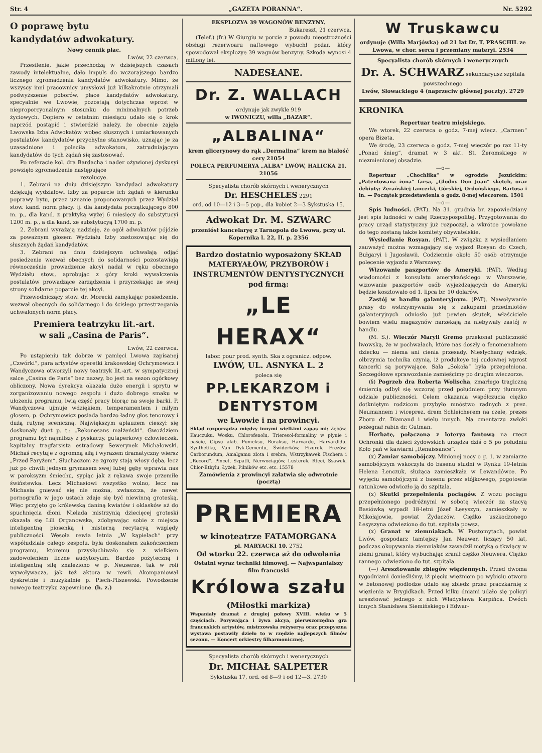Str. 4 „GAZETA PORANNA“. Nr. 5292
O poprawę bytu
kandydatów adwokatury.
Nowy cennik płac.
Lwów, 22 czerwca.
Przesilenie, jakie przechodzą w dzisiejszych czasach zawody intelektualne, dało impuls do wczorajszego bardzo licznego zgromadzenia kandydatów adwokatury. Mimo, że wszyscy inni pracownicy umysłowi już kilkakrotnie otrzymali podwyższenie poborów, płace kandydatów adwokatury, specyalnie we Lwowie, pozostają dotychczas wprost w nieproporcyonalnym stosunku do minimalnych potrzeb życiowych. Dopiero w ostatnim miesiącu udało się o krok naprzód postąpić i stwierdzić należy, że obecnie zajęła Lwowska Izba Adwokatów wobec słusznych i umiarkowanych postulatów kandydatów przychylne stanowisko, uznając je za uzasadnione i poleciła adwokatom, zatrudniającym kandydatów do tych żądań się zastosować.
Po referacie kol. dra Bardacha i nader ożywionej dyskusyi powzięło zgromadzenie następujące
rezolucye.
1. Zebrani na dniu dzisiejszym kandydaci adwokatury dziękują wydziałowi Izby za poparcie ich żądań w kierunku poprawy bytu, przez uznanie proponowanych przez Wydział stow. kand. norm płacy, tj. dla kandydata początkującego 800 m. p., dla kand. z praktyką wyżej 6 miesięcy do substytucyi 1200 m. p., a dla kand. ze substytucyą 1700 m. p.
2. Zebrani wyrażają nadzieję, że ogół adwokatów pójdzie za poważnym głosem Wydziału Izby zastosowując się do słusznych żądań kandydatów.
3. Zebrani na dniu dzisiejszym uchwalają odjąć posiedzenie wezwał obecnych do solidarności pozostawiają równocześnie prowadzenie akcyi nadal w ręku obecnego Wydziału stow., aprobując z góry kroki wywalczenia postulatów prowadzące zarządzenia i przyrzekając ze swej strony solidarne poparcie tej akcyi.
Przewodniczący stow. dr. Morecki zamykając posiedzenie, wezwał obecnych do solidarnego i do ścisłego przestrzegania uchwalonych norm płacy.
Premiera teatrzyku lit.-art.
w sali „Casina de Paris“.
Lwów, 22 czerwca.
Po ustąpieniu tak dobrze w pamięci Lwowa zapisanej „Czwórki“, para artystów operetki krakowskiej Ochrymowicz i Wandyczowa otworzyli nowy teatrzyk lit.-art. w sympatycznej salce „Casina de Paris“ bez nazwy, bo jest na sezon ogórkowy obliczony. Nowa dyrekcya okazała dużo energii i sprytu w zorganizowaniu nowego zespołu i dużo dobrego smaku w ułożeniu programu, lwią część pracy biorąc na swoje barki. P. Wandyczowa ujmuje wdziękiem, temperamentem i miłym głosem, p. Ochrymowicz posiada bardzo ładny głos tenorowy i dużą rutynę sceniczną. Największym aplauzem cieszył się doskonały duet p. t.: „Rekonesans małżeński“. Gwoździem programu był najmilszy z pyskaczy, gutaperkowy człowieczek, kapitalny tragfarsista estradowy Sewerynek Michałowski. Michaś recytuje z ogromną siłą i wyrazem dramatyczny wiersz „Przed Paryżem“. Słuchaczom ze zgrozy stają włosy dęba, lecz już po chwili jednym grymasem swej lubej gęby wprawia nas w paroksyzm śmiechu, sypiąc jak z rękawa swoje przemiłe świństewka. Lecz Michasiowi wszystko wolno, lecz na Michasia gniewać się nie można, zwłaszcza, że nawet pornografia w jego ustach zdaje się być niewinną groteską. Więc przyjęto go królewską daniną kwiatów i oklasków aż do spuchnięcia dłoni. Nielada mistrzynią dziecięcej groteski okazała się Lili Organowska, zdobywając sobie z miejsca inteligentną piosenką i misterną recytacyą względy publiczności. Wesoła rewia letnia „W kąpielach“ przy współudziale całego zespołu, była doskonałem zakończeniem programu, któremu przysłuchiwało się z wielkiem zadowoleniem liczne audytoryum. Bardzo pożyteczną i inteligentną siłę znaleziono w p. Neuserze, tak w roli wywoływacza, jak też aktora w rewii. Akompaniował dyskretnie i muzykalnie p. Piech-Pliszewski. Powodzenie nowego teatrzyku zapewnione. (h. z.)
EKSPLOZYA 39 WAGONÓW BENZYNY.
Bukareszt, 21 czerwca.
(Telef.) (fr.) W Giurgiu w porcie z powodu nieostrożności obsługi rezerwoaru naftowego wybuchł pożar, który spowodował eksplozyę 39 wagnów benzyny. Szkoda wynosi 4 miliony lei.
NADESŁANE.
Dr. Z. WALLACH
ordynuje jak zwykle 919
w IWONICZU, willa „BAZAR“.
„ALBALINA“
krem glicerynowy do rąk „Dermalina“ krem na białość cery 21054
POLECA PERFUMERYA „ALBA“ LWÓW, HALICKA 21. 21056
Specyalista chorób skórnych i wenerycznych
Dr. HESCHELES 2291
ord. od 10—12 i 3—5 pop., dla kobiet 2—3 Sykstuska 15.
Adwokat Dr. M. SZWARC
przeniósł kancelaryę z Tarnopola do Lwowa, pczy ul. Kopernika l. 22, II. p. 2356
Bardzo dostatnio wyposażony SKŁAD MATERYAŁÓW, PRZYBORÓW i INSTRUMENTÓW DENTYSTYCZNYCH pod firmą:
„LE HERAX“
labor. pour prod. synth. Ska z ogranicz. odpow.
LWÓW, UL. ASNYKA L. 2
poleca się
PP.LEKARZOM i DENTYSTOM
we Lwowie i na prowincyi.
Skład rozporządza między innymi wielkimi zapas mi: Zębów, Kauczuku, Wosku, Chlorofenolu, Trieresol-formaliny w płynie i paście, Gipsu alab. Pumeksu, Boraksu, Harvardu, Harvardidu, Synthetiku, Van Dyk-Cementu, Świderków, Fizurek, Frezów, Carborundum, Amalgamu złota i srebra, Wstrzykawek Fischera i „Record“, Pincet, Szpatli, Nerwociągów, Lusterek, Rtęci, Ssawek, Chlor-Ethylu, Łyżek, Pilników etc. etc. 15578
Zamówienia z prowincyi załatwia się odwrotnie (pocztą)
PREMIERA
w kinoteatrze FATAMORGANA
pl. MARYACKI 10. 2752
Od wtorku 22. czerwca aż do odwołania
Ostatni wyraz techniki filmowej. — Najwspanialszy film francuski
Królowa szału
(Miłostki markiza)
Wspaniały dramat z drugiej połowy XVIII. wieku w 5 częściach. Porywająca i żywa akcya, pierwszorzędna gra francuskich artystów, mistrzowska reżyserya oraz przepyszna wystawa postawiły dzieło to w rzędzie najlepszych filmów sezonu. — Koncert orkiestry filharmonicznej.
Specyalista chorób skórnych i wenerycznych
Dr. MICHAŁ SALPETER
Sykstuska 17, ord. od 8—9 i od 12—3. 2730
W Truskawcu
ordynuje (Willa Marjówka) od 21 lat Dr. T. PRASCHIL ze Lwowa, w chor. serca i przemiany materyi. 2534
Specyalista chorób skórnych i wenerycznych
Dr. A. SCHWARZ sekundaryusz szpitala powszechnego
Lwów, Słowackiego 4 (naprzeciw głównej poczty). 2729
KRONIKA
Repertuar teatru miejskiego.
We wtorek, 22 czerwca o godz. 7-mej wiecz. „Carmen“ opera Bizeta.
We środę, 23 czerwca o godz. 7-mej wieczór po raz 11-ty „Ponad śnieg“, dramat w 3 akt. St. Żeromskiego w niezmienionej obsadzie.
—o—
Repertuar „Chochlika“ w ogrodzie Jezuickim: „Patentowana żona“ farsa, „Głodny Don Juan“ sketch, oraz debiuty: Żerańskiej tancerki, Górskiej, Ordońskiego, Bartosa i in. — Początek przedstawienia o godz. 8-mej wieczorem. 1501
—o—
Spis ludności. (PAT). Na 31. grudnia br. zapowiedziany jest spis ludności w całej Rzeczypospolitej. Przygotowania do pracy urząd statystyczny już rozpoczął, a wkrótce powołane do tego zostaną także komitety obywatelskie.
Wysiedlanie Rosyan. (PAT). W związku z wysiedlaniem zauważyć można wzmagający się wyjazd Rosyan do Czech, Bułgaryi i Jugosławii. Codziennie około 50 osób otrzymuje polecenie wyjazdu z Warszawy.
Wizowanie paszportów do Ameryki. (PAT). Według wiadomości z konsulatu amerykańskiego w Warszawie, wizowanie paszportów osób wyjeżdżających do Ameryki będzie kosztowało od 1. lipca br. 10 dolarów.
Zastój w handlu galanteryjnym. (PAT). Nawoływanie prasy do wstrzymywania się z zakupami przedmiotów galanteryjnych odniosło już pewien skutek, właściciele bowiem wielu magazynów narzekają na niebywały zastój w handlu.
(M. S.). Wieczór Maryli Gremo przekonał publiczność lwowską, że w pochwałach, które nas doszły o fenomenalnem dziecku — niema ani cienia przesady. Niesłychany wdzięk, olbrzymia technika czynią, iż produkcye tej cudownej wprost tancerki są porywające. Sala „Sokoła“ była przepełniona. Szczegółowe sprawozdanie zamieścimy po drugim wieczorze.
(§) Pogrzeb dra Roberta Wolischa, zmarłego tragiczną śmiercią odbył się wczoraj przed południem przy tłumnym udziale publiczności. Celem okazania współczucia ciężko dotkniętym rodzicom przybyło mnóstwo radnych z prez. Neumannem i wiceprez. drem Schleicherem na czele, prezes Zboru dr. Diamand i wielu innych. Na cmentarzu zwłoki pożegnał rabin dr. Gutman.
Herbatę, połączoną z loteryą fantową na rzecz Ochronki dla dzieci żydowskich urządza dziś o 5 po południu Koło pań w kawiarni „Renaissance“.
(x) Zamiar samobójczy. Minionej nocy o g. 1. w zamiarze samobójczym wskoczyła do basenu studni w Rynku 19-letnia Helena Łenczuk, służąca zamieszkała w Lewandówce. Po wyjęciu samobójczyni z basenu przez stójkowego, pogotowie ratunkowe odwiozło ją do szpitala.
(x) Skutki przepełnienia pociągów. Z wozu pociągu przepełnionego podróżnymi w sobotę wieczór za stacyą Basiówką wypadł 18-letni Józef Łesyszyn, zamieszkały w Mikołajowie, powiat Żydaczów. Ciężko uszkodzonego Łesyszyna odwieziono do tut. szpitala powsz.
(x) Granat w ziemniakach. W Pustomytach, powiat Lwów, gospodarz tamtejszy Jan Neuwer, liczący 50 lat, podczas okopywania ziemniaków zawadził motyką o tkwiący w ziemi granat, który wybuchając zranił ciężko Neuwera. Ciężko rannego odwieziono do tut. szpitala.
(—) Aresztowanie zbiegów więziennych. Przed dwoma tygodniami donieśliśmy, iż pięciu więźniom po wybiciu otworu w betonowej podłodze udało się zbiedz przez praczkarnię z więzienia w Brygidkach. Przed kilku dniami udało się policyi aresztować jednego z nich Władysława Karpińca. Dwóch innych Stanisława Siemińskiego i Edwar-